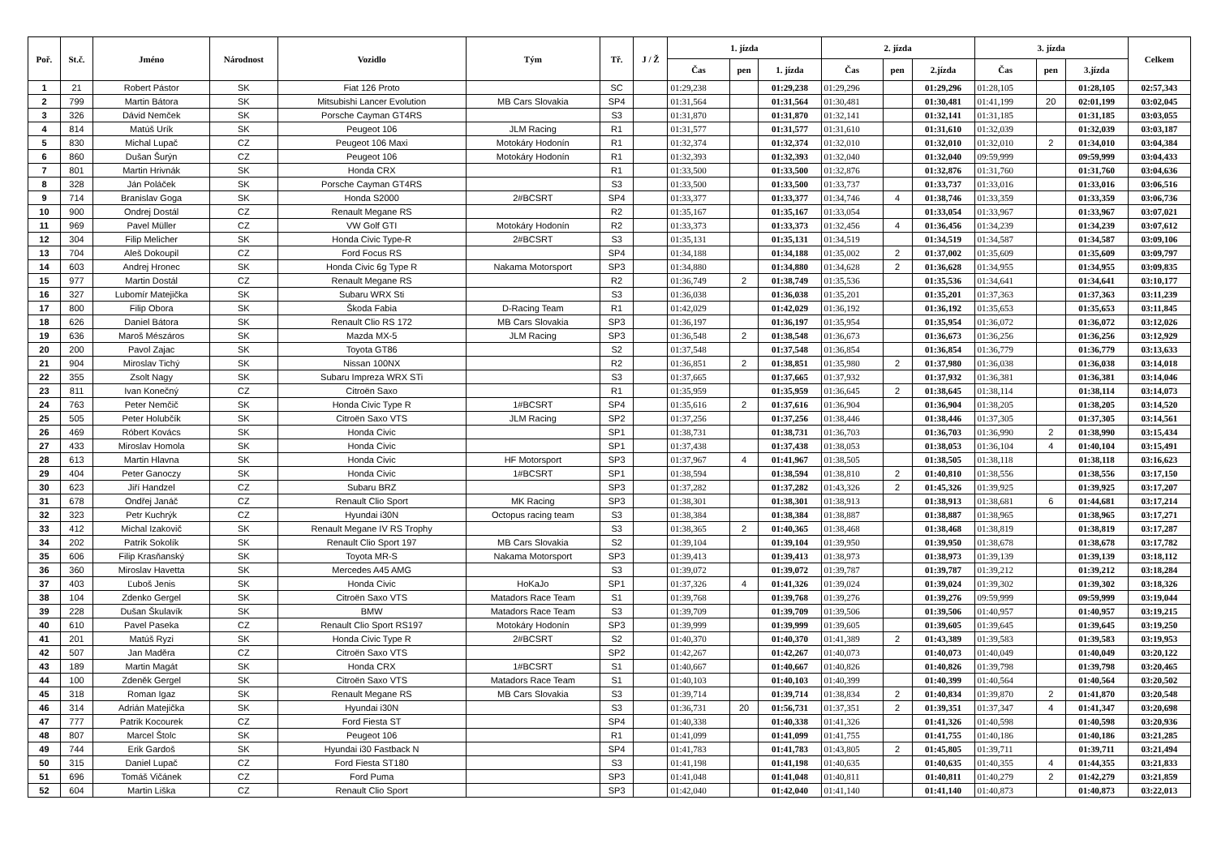| Poř. | St.č. | Jméno | Národnost | Vozidlo | Tým | Tř. | J / Ž | 1. jízda | | | 2. jízda | | | 3. jízda | | | Celkem |
| --- | --- | --- | --- | --- | --- | --- | --- | --- | --- | --- | --- | --- | --- | --- | --- | --- | --- |
| | | | | | | | | Čas | pen | 1. jízda | Čas | pen | 2.jízda | Čas | pen | 3.jízda | |
| 1 | 21 | Robert Pástor | SK | Fiat 126 Proto | | SC | | 01:29,238 | | 01:29,238 | 01:29,296 | | 01:29,296 | 01:28,105 | | 01:28,105 | 02:57,343 |
| 2 | 799 | Martin Bátora | SK | Mitsubishi Lancer Evolution | MB Cars Slovakia | SP4 | | 01:31,564 | | 01:31,564 | 01:30,481 | | 01:30,481 | 01:41,199 | 20 | 02:01,199 | 03:02,045 |
| 3 | 326 | Dávid Nemček | SK | Porsche Cayman GT4RS | | S3 | | 01:31,870 | | 01:31,870 | 01:32,141 | | 01:32,141 | 01:31,185 | | 01:31,185 | 03:03,055 |
| 4 | 814 | Matúš Urík | SK | Peugeot 106 | JLM Racing | R1 | | 01:31,577 | | 01:31,577 | 01:31,610 | | 01:31,610 | 01:32,039 | | 01:32,039 | 03:03,187 |
| 5 | 830 | Michal Lupač | CZ | Peugeot 106 Maxi | Motokáry Hodonín | R1 | | 01:32,374 | | 01:32,374 | 01:32,010 | | 01:32,010 | 01:32,010 | 2 | 01:34,010 | 03:04,384 |
| 6 | 860 | Dušan Šurýn | CZ | Peugeot 106 | Motokáry Hodonín | R1 | | 01:32,393 | | 01:32,393 | 01:32,040 | | 01:32,040 | 09:59,999 | | 09:59,999 | 03:04,433 |
| 7 | 801 | Martin Hrivnák | SK | Honda CRX | | R1 | | 01:33,500 | | 01:33,500 | 01:32,876 | | 01:32,876 | 01:31,760 | | 01:31,760 | 03:04,636 |
| 8 | 328 | Ján Poláček | SK | Porsche Cayman GT4RS | | S3 | | 01:33,500 | | 01:33,500 | 01:33,737 | | 01:33,737 | 01:33,016 | | 01:33,016 | 03:06,516 |
| 9 | 714 | Branislav Goga | SK | Honda S2000 | 2#BCSRT | SP4 | | 01:33,377 | | 01:33,377 | 01:34,746 | 4 | 01:38,746 | 01:33,359 | | 01:33,359 | 03:06,736 |
| 10 | 900 | Ondrej Dostál | CZ | Renault Megane RS | | R2 | | 01:35,167 | | 01:35,167 | 01:33,054 | | 01:33,054 | 01:33,967 | | 01:33,967 | 03:07,021 |
| 11 | 969 | Pavel Müller | CZ | VW Golf GTI | Motokáry Hodonín | R2 | | 01:33,373 | | 01:33,373 | 01:32,456 | 4 | 01:36,456 | 01:34,239 | | 01:34,239 | 03:07,612 |
| 12 | 304 | Filip Melicher | SK | Honda Civic Type-R | 2#BCSRT | S3 | | 01:35,131 | | 01:35,131 | 01:34,519 | | 01:34,519 | 01:34,587 | | 01:34,587 | 03:09,106 |
| 13 | 704 | Aleš Dokoupil | CZ | Ford Focus RS | | SP4 | | 01:34,188 | | 01:34,188 | 01:35,002 | 2 | 01:37,002 | 01:35,609 | | 01:35,609 | 03:09,797 |
| 14 | 603 | Andrej Hronec | SK | Honda Civic 6g Type R | Nakama Motorsport | SP3 | | 01:34,880 | | 01:34,880 | 01:34,628 | 2 | 01:36,628 | 01:34,955 | | 01:34,955 | 03:09,835 |
| 15 | 977 | Martin Dostál | CZ | Renault Megane RS | | R2 | | 01:36,749 | 2 | 01:38,749 | 01:35,536 | | 01:35,536 | 01:34,641 | | 01:34,641 | 03:10,177 |
| 16 | 327 | Lubomír Matejička | SK | Subaru WRX Sti | | S3 | | 01:36,038 | | 01:36,038 | 01:35,201 | | 01:35,201 | 01:37,363 | | 01:37,363 | 03:11,239 |
| 17 | 800 | Filip Obora | SK | Škoda Fabia | D-Racing Team | R1 | | 01:42,029 | | 01:42,029 | 01:36,192 | | 01:36,192 | 01:35,653 | | 01:35,653 | 03:11,845 |
| 18 | 626 | Daniel Bátora | SK | Renault Clio RS 172 | MB Cars Slovakia | SP3 | | 01:36,197 | | 01:36,197 | 01:35,954 | | 01:35,954 | 01:36,072 | | 01:36,072 | 03:12,026 |
| 19 | 636 | Maroš Mészáros | SK | Mazda MX-5 | JLM Racing | SP3 | | 01:36,548 | 2 | 01:38,548 | 01:36,673 | | 01:36,673 | 01:36,256 | | 01:36,256 | 03:12,929 |
| 20 | 200 | Pavol Zajac | SK | Toyota GT86 | | S2 | | 01:37,548 | | 01:37,548 | 01:36,854 | | 01:36,854 | 01:36,779 | | 01:36,779 | 03:13,633 |
| 21 | 904 | Miroslav Tichý | SK | Nissan 100NX | | R2 | | 01:36,851 | 2 | 01:38,851 | 01:35,980 | 2 | 01:37,980 | 01:36,038 | | 01:36,038 | 03:14,018 |
| 22 | 355 | Zsolt Nagy | SK | Subaru Impreza WRX STi | | S3 | | 01:37,665 | | 01:37,665 | 01:37,932 | | 01:37,932 | 01:36,381 | | 01:36,381 | 03:14,046 |
| 23 | 811 | Ivan Konečný | CZ | Citroën Saxo | | R1 | | 01:35,959 | | 01:35,959 | 01:36,645 | 2 | 01:38,645 | 01:38,114 | | 01:38,114 | 03:14,073 |
| 24 | 763 | Peter Nemčič | SK | Honda Civic Type R | 1#BCSRT | SP4 | | 01:35,616 | 2 | 01:37,616 | 01:36,904 | | 01:36,904 | 01:38,205 | | 01:38,205 | 03:14,520 |
| 25 | 505 | Peter Holubčík | SK | Citroën Saxo VTS | JLM Racing | SP2 | | 01:37,256 | | 01:37,256 | 01:38,446 | | 01:38,446 | 01:37,305 | | 01:37,305 | 03:14,561 |
| 26 | 469 | Róbert Kovács | SK | Honda Civic | | SP1 | | 01:38,731 | | 01:38,731 | 01:36,703 | | 01:36,703 | 01:36,990 | 2 | 01:38,990 | 03:15,434 |
| 27 | 433 | Miroslav Homola | SK | Honda Civic | | SP1 | | 01:37,438 | | 01:37,438 | 01:38,053 | | 01:38,053 | 01:36,104 | 4 | 01:40,104 | 03:15,491 |
| 28 | 613 | Martin Hlavna | SK | Honda Civic | HF Motorsport | SP3 | | 01:37,967 | 4 | 01:41,967 | 01:38,505 | | 01:38,505 | 01:38,118 | | 01:38,118 | 03:16,623 |
| 29 | 404 | Peter Ganoczy | SK | Honda Civic | 1#BCSRT | SP1 | | 01:38,594 | | 01:38,594 | 01:38,810 | 2 | 01:40,810 | 01:38,556 | | 01:38,556 | 03:17,150 |
| 30 | 623 | Jiří Handzel | CZ | Subaru BRZ | | SP3 | | 01:37,282 | | 01:37,282 | 01:43,326 | 2 | 01:45,326 | 01:39,925 | | 01:39,925 | 03:17,207 |
| 31 | 678 | Ondřej Janáč | CZ | Renault Clio Sport | MK Racing | SP3 | | 01:38,301 | | 01:38,301 | 01:38,913 | | 01:38,913 | 01:38,681 | 6 | 01:44,681 | 03:17,214 |
| 32 | 323 | Petr Kuchrýk | CZ | Hyundai i30N | Octopus racing team | S3 | | 01:38,384 | | 01:38,384 | 01:38,887 | | 01:38,887 | 01:38,965 | | 01:38,965 | 03:17,271 |
| 33 | 412 | Michal Izakovič | SK | Renault Megane IV RS Trophy | | S3 | | 01:38,365 | 2 | 01:40,365 | 01:38,468 | | 01:38,468 | 01:38,819 | | 01:38,819 | 03:17,287 |
| 34 | 202 | Patrik Sokolík | SK | Renault Clio Sport 197 | MB Cars Slovakia | S2 | | 01:39,104 | | 01:39,104 | 01:39,950 | | 01:39,950 | 01:38,678 | | 01:38,678 | 03:17,782 |
| 35 | 606 | Filip Krasňanský | SK | Toyota MR-S | Nakama Motorsport | SP3 | | 01:39,413 | | 01:39,413 | 01:38,973 | | 01:38,973 | 01:39,139 | | 01:39,139 | 03:18,112 |
| 36 | 360 | Miroslav Havetta | SK | Mercedes A45 AMG | | S3 | | 01:39,072 | | 01:39,072 | 01:39,787 | | 01:39,787 | 01:39,212 | | 01:39,212 | 03:18,284 |
| 37 | 403 | Ľuboš Jenis | SK | Honda Civic | HoKaJo | SP1 | | 01:37,326 | 4 | 01:41,326 | 01:39,024 | | 01:39,024 | 01:39,302 | | 01:39,302 | 03:18,326 |
| 38 | 104 | Zdenko Gergel | SK | Citroën Saxo VTS | Matadors Race Team | S1 | | 01:39,768 | | 01:39,768 | 01:39,276 | | 01:39,276 | 09:59,999 | | 09:59,999 | 03:19,044 |
| 39 | 228 | Dušan Škulavík | SK | BMW | Matadors Race Team | S3 | | 01:39,709 | | 01:39,709 | 01:39,506 | | 01:39,506 | 01:40,957 | | 01:40,957 | 03:19,215 |
| 40 | 610 | Pavel Paseka | CZ | Renault Clio Sport RS197 | Motokáry Hodonín | SP3 | | 01:39,999 | | 01:39,999 | 01:39,605 | | 01:39,605 | 01:39,645 | | 01:39,645 | 03:19,250 |
| 41 | 201 | Matúš Ryzi | SK | Honda Civic Type R | 2#BCSRT | S2 | | 01:40,370 | | 01:40,370 | 01:41,389 | 2 | 01:43,389 | 01:39,583 | | 01:39,583 | 03:19,953 |
| 42 | 507 | Jan Maděra | CZ | Citroën Saxo VTS | | SP2 | | 01:42,267 | | 01:42,267 | 01:40,073 | | 01:40,073 | 01:40,049 | | 01:40,049 | 03:20,122 |
| 43 | 189 | Martin Magát | SK | Honda CRX | 1#BCSRT | S1 | | 01:40,667 | | 01:40,667 | 01:40,826 | | 01:40,826 | 01:39,798 | | 01:39,798 | 03:20,465 |
| 44 | 100 | Zdeněk Gergel | SK | Citroën Saxo VTS | Matadors Race Team | S1 | | 01:40,103 | | 01:40,103 | 01:40,399 | | 01:40,399 | 01:40,564 | | 01:40,564 | 03:20,502 |
| 45 | 318 | Roman Igaz | SK | Renault Megane RS | MB Cars Slovakia | S3 | | 01:39,714 | | 01:39,714 | 01:38,834 | 2 | 01:40,834 | 01:39,870 | 2 | 01:41,870 | 03:20,548 |
| 46 | 314 | Adrián Matejička | SK | Hyundai i30N | | S3 | | 01:36,731 | 20 | 01:56,731 | 01:37,351 | 2 | 01:39,351 | 01:37,347 | 4 | 01:41,347 | 03:20,698 |
| 47 | 777 | Patrik Kocourek | CZ | Ford Fiesta ST | | SP4 | | 01:40,338 | | 01:40,338 | 01:41,326 | | 01:41,326 | 01:40,598 | | 01:40,598 | 03:20,936 |
| 48 | 807 | Marcel Štolc | SK | Peugeot 106 | | R1 | | 01:41,099 | | 01:41,099 | 01:41,755 | | 01:41,755 | 01:40,186 | | 01:40,186 | 03:21,285 |
| 49 | 744 | Erik Gardoš | SK | Hyundai i30 Fastback N | | SP4 | | 01:41,783 | | 01:41,783 | 01:43,805 | 2 | 01:45,805 | 01:39,711 | | 01:39,711 | 03:21,494 |
| 50 | 315 | Daniel Lupač | CZ | Ford Fiesta ST180 | | S3 | | 01:41,198 | | 01:41,198 | 01:40,635 | | 01:40,635 | 01:40,355 | 4 | 01:44,355 | 03:21,833 |
| 51 | 696 | Tomáš Vičánek | CZ | Ford Puma | | SP3 | | 01:41,048 | | 01:41,048 | 01:40,811 | | 01:40,811 | 01:40,279 | 2 | 01:42,279 | 03:21,859 |
| 52 | 604 | Martin Liška | CZ | Renault Clio Sport | | SP3 | | 01:42,040 | | 01:42,040 | 01:41,140 | | 01:41,140 | 01:40,873 | | 01:40,873 | 03:22,013 |